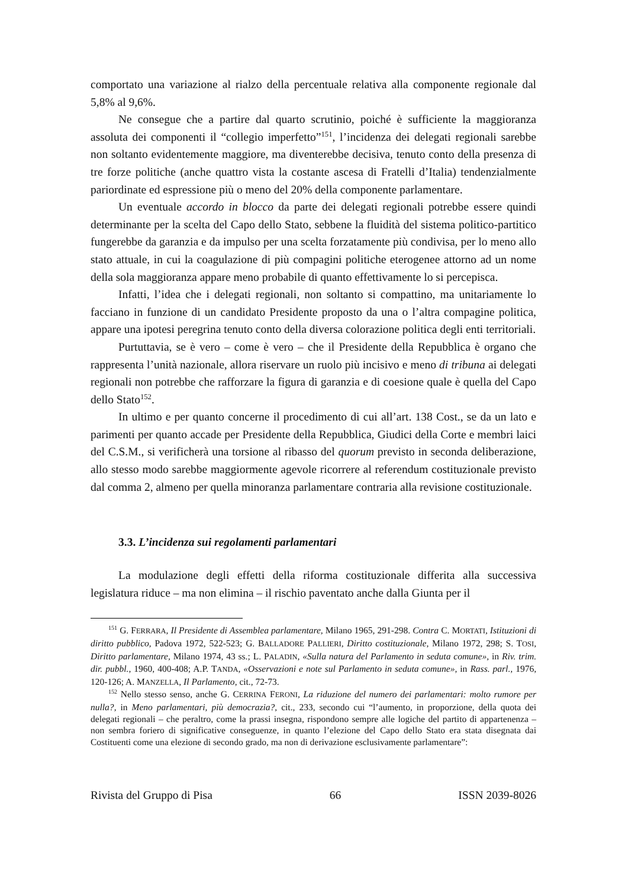comportato una variazione al rialzo della percentuale relativa alla componente regionale dal 5,8% al 9,6%.
Ne consegue che a partire dal quarto scrutinio, poiché è sufficiente la maggioranza assoluta dei componenti il “collegio imperfetto”<sup>151</sup>, l’incidenza dei delegati regionali sarebbe non soltanto evidentemente maggiore, ma diventerebbe decisiva, tenuto conto della presenza di tre forze politiche (anche quattro vista la costante ascesa di Fratelli d’Italia) tendenzialmente pariordinate ed espressione più o meno del 20% della componente parlamentare.
Un eventuale accordo in blocco da parte dei delegati regionali potrebbe essere quindi determinante per la scelta del Capo dello Stato, sebbene la fluidità del sistema politico-partitico fungerebbe da garanzia e da impulso per una scelta forzatamente più condivisa, per lo meno allo stato attuale, in cui la coagulazione di più compagini politiche eterogenee attorno ad un nome della sola maggioranza appare meno probabile di quanto effettivamente lo si percepisca.
Infatti, l’idea che i delegati regionali, non soltanto si compattino, ma unitariamente lo facciano in funzione di un candidato Presidente proposto da una o l’altra compagine politica, appare una ipotesi peregrina tenuto conto della diversa colorazione politica degli enti territoriali.
Purtuttavia, se è vero – come è vero – che il Presidente della Repubblica è organo che rappresenta l’unità nazionale, allora riservare un ruolo più incisivo e meno di tribuna ai delegati regionali non potrebbe che rafforzare la figura di garanzia e di coesione quale è quella del Capo dello Stato<sup>152</sup>.
In ultimo e per quanto concerne il procedimento di cui all’art. 138 Cost., se da un lato e parimenti per quanto accade per Presidente della Repubblica, Giudici della Corte e membri laici del C.S.M., si verificherà una torsione al ribasso del quorum previsto in seconda deliberazione, allo stesso modo sarebbe maggiormente agevole ricorrere al referendum costituzionale previsto dal comma 2, almeno per quella minoranza parlamentare contraria alla revisione costituzionale.
3.3. L’incidenza sui regolamenti parlamentari
La modulazione degli effetti della riforma costituzionale differita alla successiva legislatura riduce – ma non elimina – il rischio paventato anche dalla Giunta per il
<sup>151</sup> G. FERRARA, Il Presidente di Assemblea parlamentare, Milano 1965, 291-298. Contra C. MORTATI, Istituzioni di diritto pubblico, Padova 1972, 522-523; G. BALLADORE PALLIERI, Diritto costituzionale, Milano 1972, 298; S. TOSI, Diritto parlamentare, Milano 1974, 43 ss.; L. PALADIN, «Sulla natura del Parlamento in seduta comune», in Riv. trim. dir. pubbl., 1960, 400-408; A.P. TANDA, «Osservazioni e note sul Parlamento in seduta comune», in Rass. parl., 1976, 120-126; A. MANZELLA, Il Parlamento, cit., 72-73.
<sup>152</sup> Nello stesso senso, anche G. CERRINA FERONI, La riduzione del numero dei parlamentari: molto rumore per nulla?, in Meno parlamentari, più democrazia?, cit., 233, secondo cui “l’aumento, in proporzione, della quota dei delegati regionali – che peraltro, come la prassi insegna, rispondono sempre alle logiche del partito di appartenenza – non sembra foriero di significative conseguenze, in quanto l’elezione del Capo dello Stato era stata disegnata dai Costituenti come una elezione di secondo grado, ma non di derivazione esclusivamente parlamentare”:
Rivista del Gruppo di Pisa 66 ISSN 2039-8026